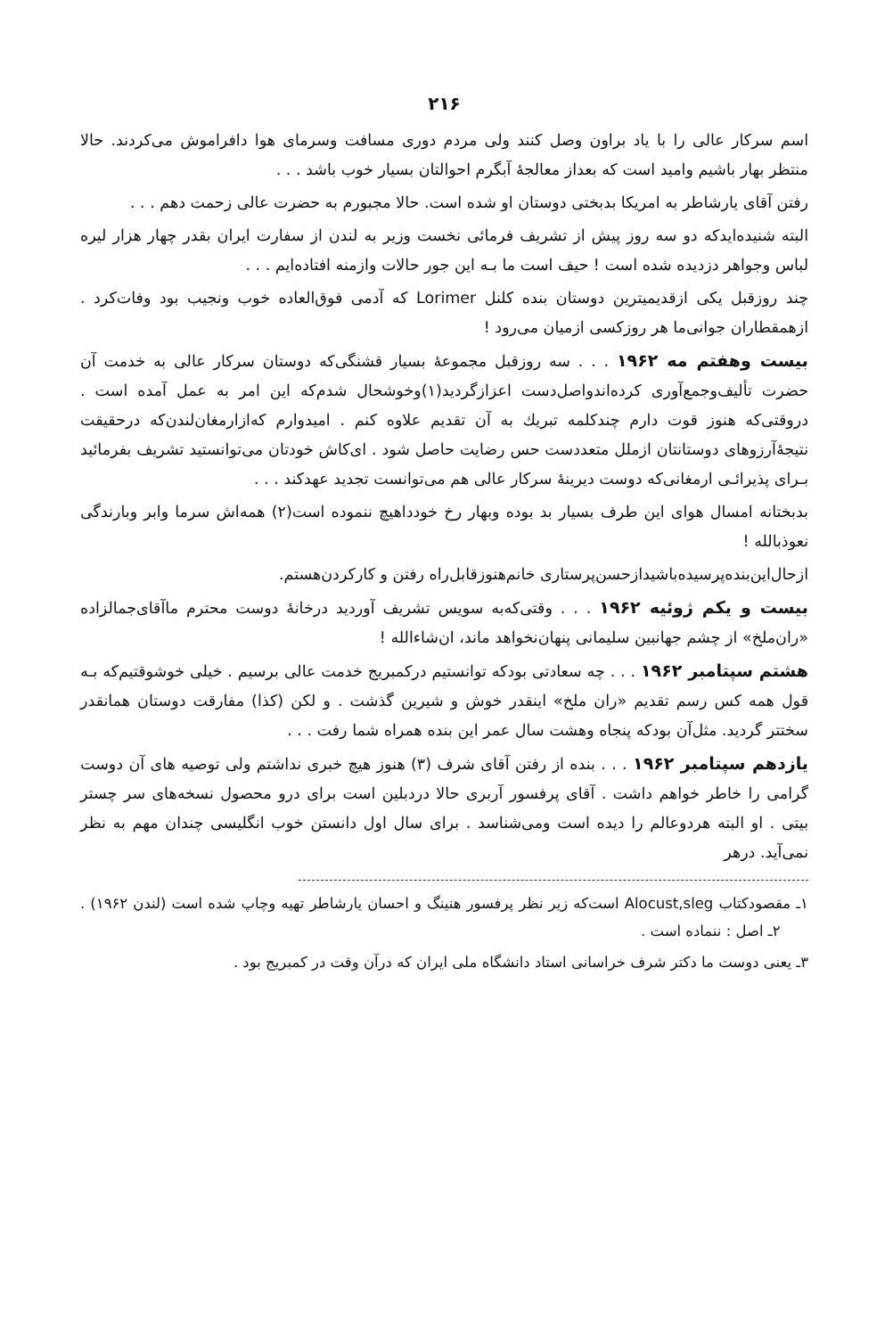۲۱۶
اسم سرکار عالی را با یاد براون وصل کنند ولی مردم دوری مسافت وسرمای هوا دافراموش می‌کردند. حالا منتظر بهار باشیم وامید است که بعداز معالجهٔ آبگرم احوالتان بسیار خوب باشد . . .
رفتن آقای یارشاطر به امریکا بدبختی دوستان او شده است. حالا مجبورم به حضرت عالی زحمت دهم . . .
البته شنیده‌ایدکه دو سه روز پیش از تشریف فرمائی نخست وزیر به لندن از سفارت ایران بقدر چهار هزار لیره لباس وجواهر دزدیده شده است ! حیف است ما بـه این جور حالات وازمنه افتاده‌ایم . . .
چند روزقبل یکی ازقدیمیترین دوستان بنده کلنل Lorimer که آدمی فوق‌العاده خوب ونجیب بود وفات‌کرد . ازهمقطاران جوانی‌ما هر روزکسی ازمیان می‌رود !
بیست وهفتم مه ۱۹۶۲ . . . سه روزقبل مجموعهٔ بسیار قشنگی‌که دوستان سرکار عالی به خدمت آن حضرت تألیف‌وجمع‌آوری کرده‌اندواصل‌دست اعزازگردید(۱)وخوشحال شدم‌که این امر به عمل آمده است . دروقتی‌که هنوز قوت دارم چندکلمه تبریك به آن تقدیم علاوه کنم . امیدوارم که‌ازارمغان‌لندن‌که درحقیقت نتیجهٔ‌آرزوهای دوستانتان ازملل متعددست حس رضایت حاصل شود . ای‌کاش خودتان می‌توانستید تشریف بفرمائید بـرای پذیرائـی ارمغانی‌که دوست دیرینهٔ سرکار عالی هم می‌توانست تجدید عهدکند . . .
بدبختانه امسال هوای این طرف بسیار بد بوده وبهار رخ خودداهیچ ننموده است(۲) همه‌اش سرما وابر وبارندگی نعوذبالله !
ازحال‌این‌بنده‌پرسیده‌باشیدازحسن‌پرستاری خانم‌هنوزقابل‌راه رفتن و کارکردن‌هستم.
بیست و یکم ژوئیه ۱۹۶۲ . . . وقتی‌که‌به سویس تشریف آوردید درخانهٔ دوست محترم ماآقای‌جمالزاده «ران‌ملخ» از چشم جهانبین سلیمانی پنهان‌نخواهد ماند، ان‌شاءالله !
هشتم سپتامبر ۱۹۶۲ . . . چه سعادتی بودکه توانستیم درکمبریج خدمت عالی برسیم . خیلی خوشوقتیم‌که بـه قول همه کس رسم تقدیم «ران ملخ» اینقدر خوش و شیرین گذشت . و لکن (کذا) مفارقت دوستان همانقدر سختتر گردید. مثل‌آن بودکه پنجاه وهشت سال عمر این بنده همراه شما رفت . . .
یازدهم سپتامبر ۱۹۶۲ . . . بنده از رفتن آقای شرف (۳) هنوز هیچ خبری نداشتم ولی توصیه های آن دوست گرامی را خاطر خواهم داشت . آقای پرفسور آربری حالا دردبلین است برای درو محصول نسخه‌های سر چستر بیتی . او البته هردوعالم را دیده است ومی‌شناسد . برای سال اول دانستن خوب انگلیسی چندان مهم به نظر نمی‌آید. درهر
۱ـ مقصودکتاب Alocust,sleg است‌که زیر نظر پرفسور هنینگ و احسان یارشاطر تهیه وچاپ شده است (لندن ۱۹۶۲) . ۲ـ اصل : ننماده است .
۳ـ یعنی دوست ما دکتر شرف خراسانی استاد دانشگاه ملی ایران که درآن وقت در کمبریج بود .